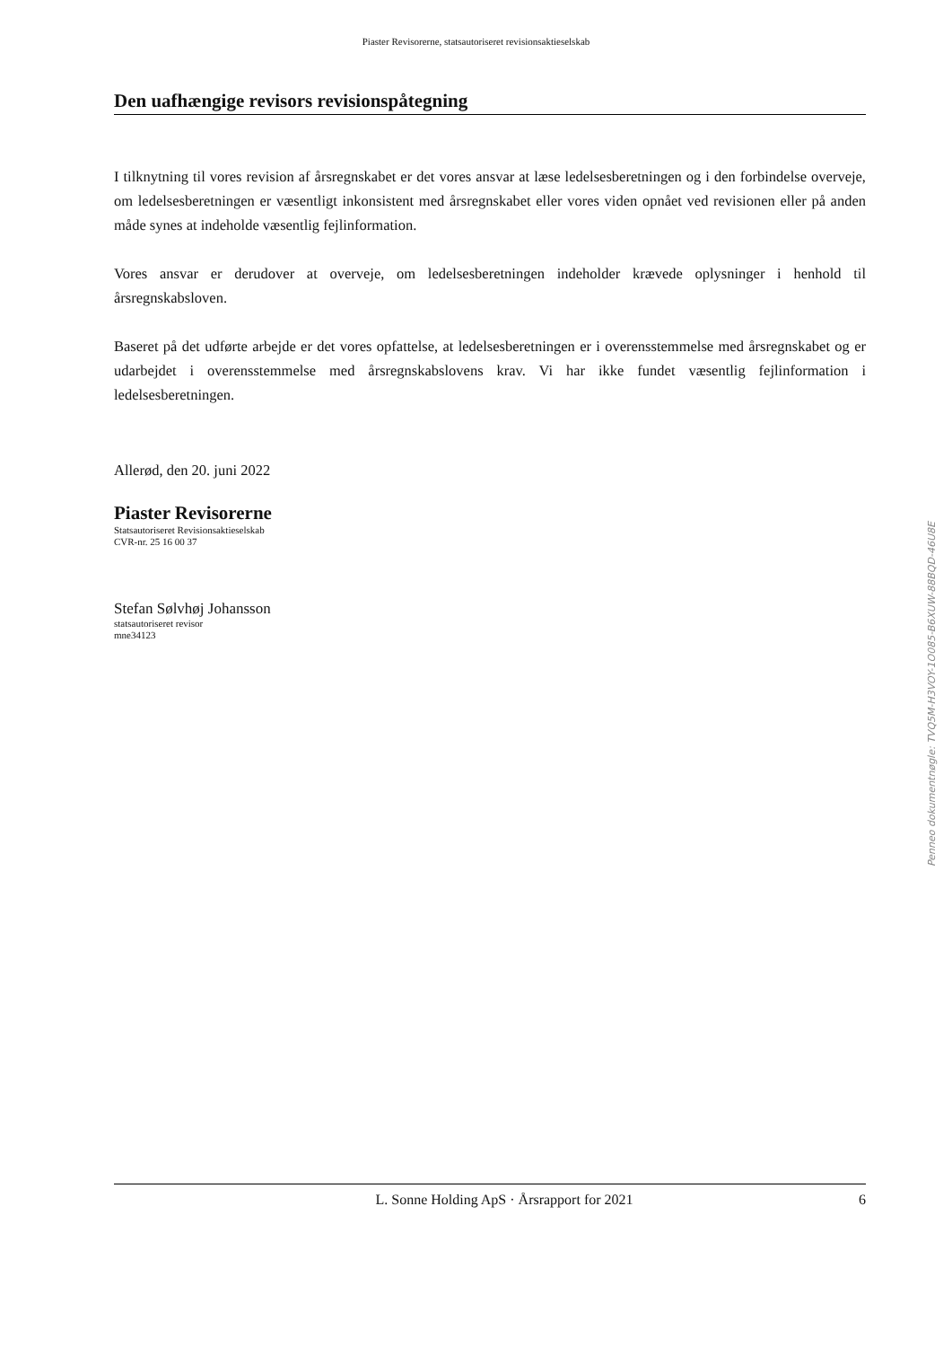Piaster Revisorerne, statsautoriseret revisionsaktieselskab
Den uafhængige revisors revisionspåtegning
I tilknytning til vores revision af årsregnskabet er det vores ansvar at læse ledelsesberetningen og i den forbindelse overveje, om ledelsesberetningen er væsentligt inkonsistent med årsregnskabet eller vores viden opnået ved revisionen eller på anden måde synes at indeholde væsentlig fejlinformation.
Vores ansvar er derudover at overveje, om ledelsesberetningen indeholder krævede oplysninger i henhold til årsregnskabsloven.
Baseret på det udførte arbejde er det vores opfattelse, at ledelsesberetningen er i overensstemmelse med årsregnskabet og er udarbejdet i overensstemmelse med årsregnskabslovens krav. Vi har ikke fundet væsentlig fejlinformation i ledelsesberetningen.
Allerød, den 20. juni 2022
Piaster Revisorerne
Statsautoriseret Revisionsaktieselskab
CVR-nr. 25 16 00 37
Stefan Sølvhøj Johansson
statsautoriseret revisor
mne34123
Penneo dokumentnøgle: TVQ5M-H3VOY-1O085-B6XUW-88BQD-46U8E
L. Sonne Holding ApS · Årsrapport for 2021 6